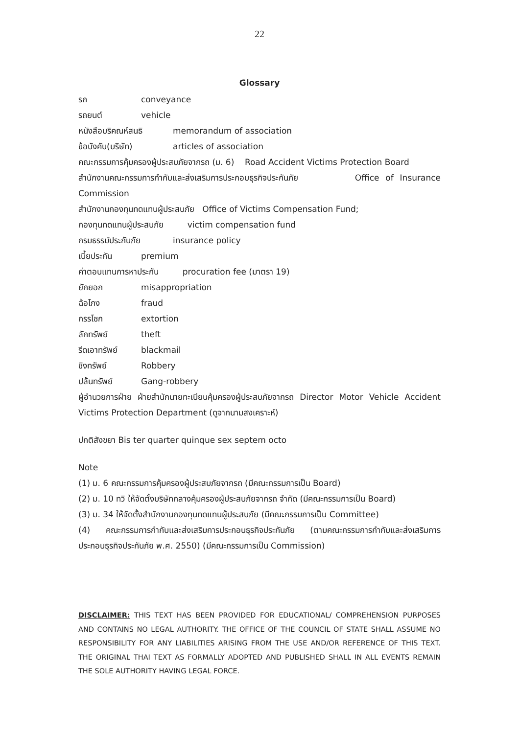22
Glossary
รถ conveyance
รถยนต์ vehicle
หนังสือบริคณห์สนธิ memorandum of association
ข้อบังคับ(บริษัท) articles of association
คณะกรรมการคุ้มครองผู้ประสบภัยจากรถ (ม. 6) Road Accident Victims Protection Board
สำนักงานคณะกรรมการกำกับและส่งเสริมการประกอบธุรกิจประกันภัย Office of Insurance Commission
สำนักงานกองทุนทดแทนผู้ประสบภัย Office of Victims Compensation Fund;
กองทุนทดแทนผู้ประสบภัย victim compensation fund
กรมธรรม์ประกันภัย insurance policy
เบี้ยประกัน premium
ค่าตอบแทนการหาประกัน procuration fee (มาตรา 19)
ยักยอก misappropriation
ฉ้อโกง fraud
กรรโชก extortion
ลักทรัพย์ theft
รีดเอาทรัพย์ blackmail
ชิงทรัพย์ Robbery
ปล้นทรัพย์ Gang-robbery
ผู้อำนวยการฝ่าย ฝ่ายสำนักนายทะเบียนคุ้มครองผู้ประสบภัยจากรถ Director Motor Vehicle Accident Victims Protection Department (ดูจากนามสงเคราะห์)
ปกติสังขยา Bis ter quarter quinque sex septem octo
Note
(1) ม. 6 คณะกรรมการคุ้มครองผู้ประสบภัยจากรถ (มีคณะกรรมการเป็น Board)
(2) ม. 10 ทวิ ให้จัดตั้งบริษัทกลางคุ้มครองผู้ประสบภัยจากรถ จำกัด (มีคณะกรรมการเป็น Board)
(3) ม. 34 ให้จัดตั้งสำนักงานกองทุนทดแทนผู้ประสบภัย (มีคณะกรรมการเป็น Committee)
(4) คณะกรรมการกำกับและส่งเสริมการประกอบธุรกิจประกันภัย (ตามคณะกรรมการกำกับและส่งเสริมการประกอบธุรกิจประกันภัย พ.ศ. 2550) (มีคณะกรรมการเป็น Commission)
DISCLAIMER: THIS TEXT HAS BEEN PROVIDED FOR EDUCATIONAL/ COMPREHENSION PURPOSES AND CONTAINS NO LEGAL AUTHORITY. THE OFFICE OF THE COUNCIL OF STATE SHALL ASSUME NO RESPONSIBILITY FOR ANY LIABILITIES ARISING FROM THE USE AND/OR REFERENCE OF THIS TEXT. THE ORIGINAL THAI TEXT AS FORMALLY ADOPTED AND PUBLISHED SHALL IN ALL EVENTS REMAIN THE SOLE AUTHORITY HAVING LEGAL FORCE.